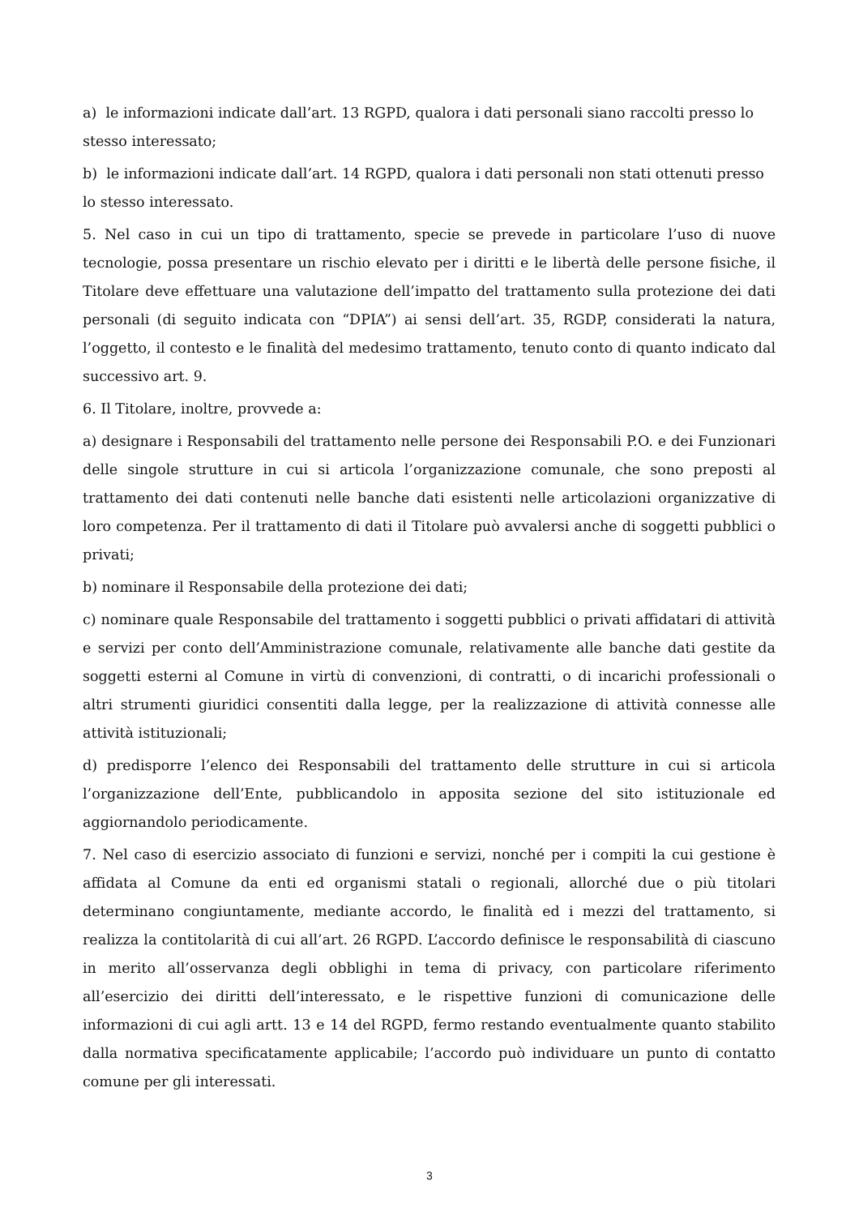a) le informazioni indicate dall’art. 13 RGPD, qualora i dati personali siano raccolti presso lo stesso interessato;
b) le informazioni indicate dall’art. 14 RGPD, qualora i dati personali non stati ottenuti presso lo stesso interessato.
5. Nel caso in cui un tipo di trattamento, specie se prevede in particolare l’uso di nuove tecnologie, possa presentare un rischio elevato per i diritti e le libertà delle persone fisiche, il Titolare deve effettuare una valutazione dell’impatto del trattamento sulla protezione dei dati personali (di seguito indicata con “DPIA”) ai sensi dell’art. 35, RGDP, considerati la natura, l’oggetto, il contesto e le finalità del medesimo trattamento, tenuto conto di quanto indicato dal successivo art. 9.
6. Il Titolare, inoltre, provvede a:
a) designare i Responsabili del trattamento nelle persone dei Responsabili P.O. e dei Funzionari delle singole strutture in cui si articola l’organizzazione comunale, che sono preposti al trattamento dei dati contenuti nelle banche dati esistenti nelle articolazioni organizzative di loro competenza. Per il trattamento di dati il Titolare può avvalersi anche di soggetti pubblici o privati;
b) nominare il Responsabile della protezione dei dati;
c) nominare quale Responsabile del trattamento i soggetti pubblici o privati affidatari di attività e servizi per conto dell’Amministrazione comunale, relativamente alle banche dati gestite da soggetti esterni al Comune in virtù di convenzioni, di contratti, o di incarichi professionali o altri strumenti giuridici consentiti dalla legge, per la realizzazione di attività connesse alle attività istituzionali;
d) predisporre l’elenco dei Responsabili del trattamento delle strutture in cui si articola l’organizzazione dell’Ente, pubblicandolo in apposita sezione del sito istituzionale ed aggiornandolo periodicamente.
7. Nel caso di esercizio associato di funzioni e servizi, nonché per i compiti la cui gestione è affidata al Comune da enti ed organismi statali o regionali, allorché due o più titolari determinano congiuntamente, mediante accordo, le finalità ed i mezzi del trattamento, si realizza la contitolarità di cui all’art. 26 RGPD. L’accordo definisce le responsabilità di ciascuno in merito all’osservanza degli obblighi in tema di privacy, con particolare riferimento all’esercizio dei diritti dell’interessato, e le rispettive funzioni di comunicazione delle informazioni di cui agli artt. 13 e 14 del RGPD, fermo restando eventualmente quanto stabilito dalla normativa specificatamente applicabile; l’accordo può individuare un punto di contatto comune per gli interessati.
3